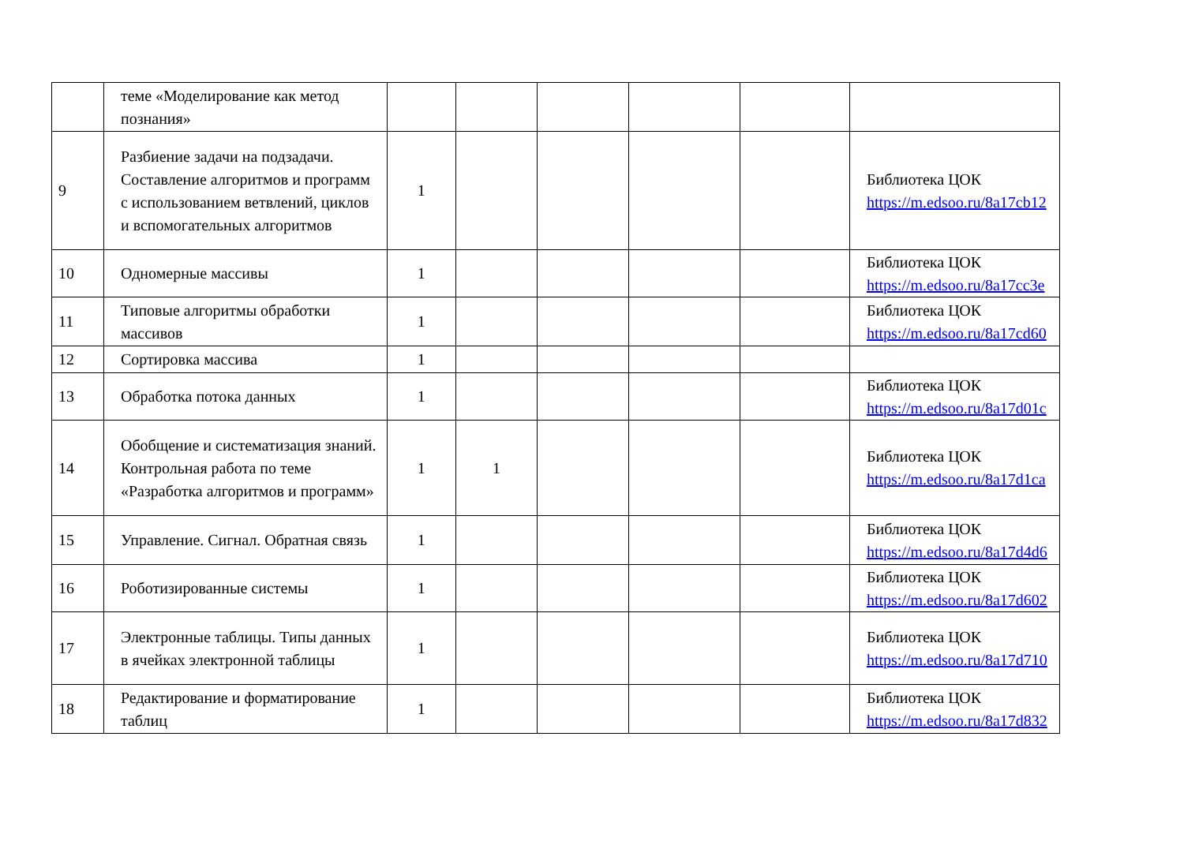| | теме «Моделирование как метод познания» | | | | | | |
| 9 | Разбиение задачи на подзадачи. Составление алгоритмов и программ с использованием ветвлений, циклов и вспомогательных алгоритмов | 1 | | | | | Библиотека ЦОК https://m.edsoo.ru/8a17cb12 |
| 10 | Одномерные массивы | 1 | | | | | Библиотека ЦОК https://m.edsoo.ru/8a17cc3e |
| 11 | Типовые алгоритмы обработки массивов | 1 | | | | | Библиотека ЦОК https://m.edsoo.ru/8a17cd60 |
| 12 | Сортировка массива | 1 | | | | | |
| 13 | Обработка потока данных | 1 | | | | | Библиотека ЦОК https://m.edsoo.ru/8a17d01c |
| 14 | Обобщение и систематизация знаний. Контрольная работа по теме «Разработка алгоритмов и программ» | 1 | 1 | | | | Библиотека ЦОК https://m.edsoo.ru/8a17d1ca |
| 15 | Управление. Сигнал. Обратная связь | 1 | | | | | Библиотека ЦОК https://m.edsoo.ru/8a17d4d6 |
| 16 | Роботизированные системы | 1 | | | | | Библиотека ЦОК https://m.edsoo.ru/8a17d602 |
| 17 | Электронные таблицы. Типы данных в ячейках электронной таблицы | 1 | | | | | Библиотека ЦОК https://m.edsoo.ru/8a17d710 |
| 18 | Редактирование и форматирование таблиц | 1 | | | | | Библиотека ЦОК https://m.edsoo.ru/8a17d832 |